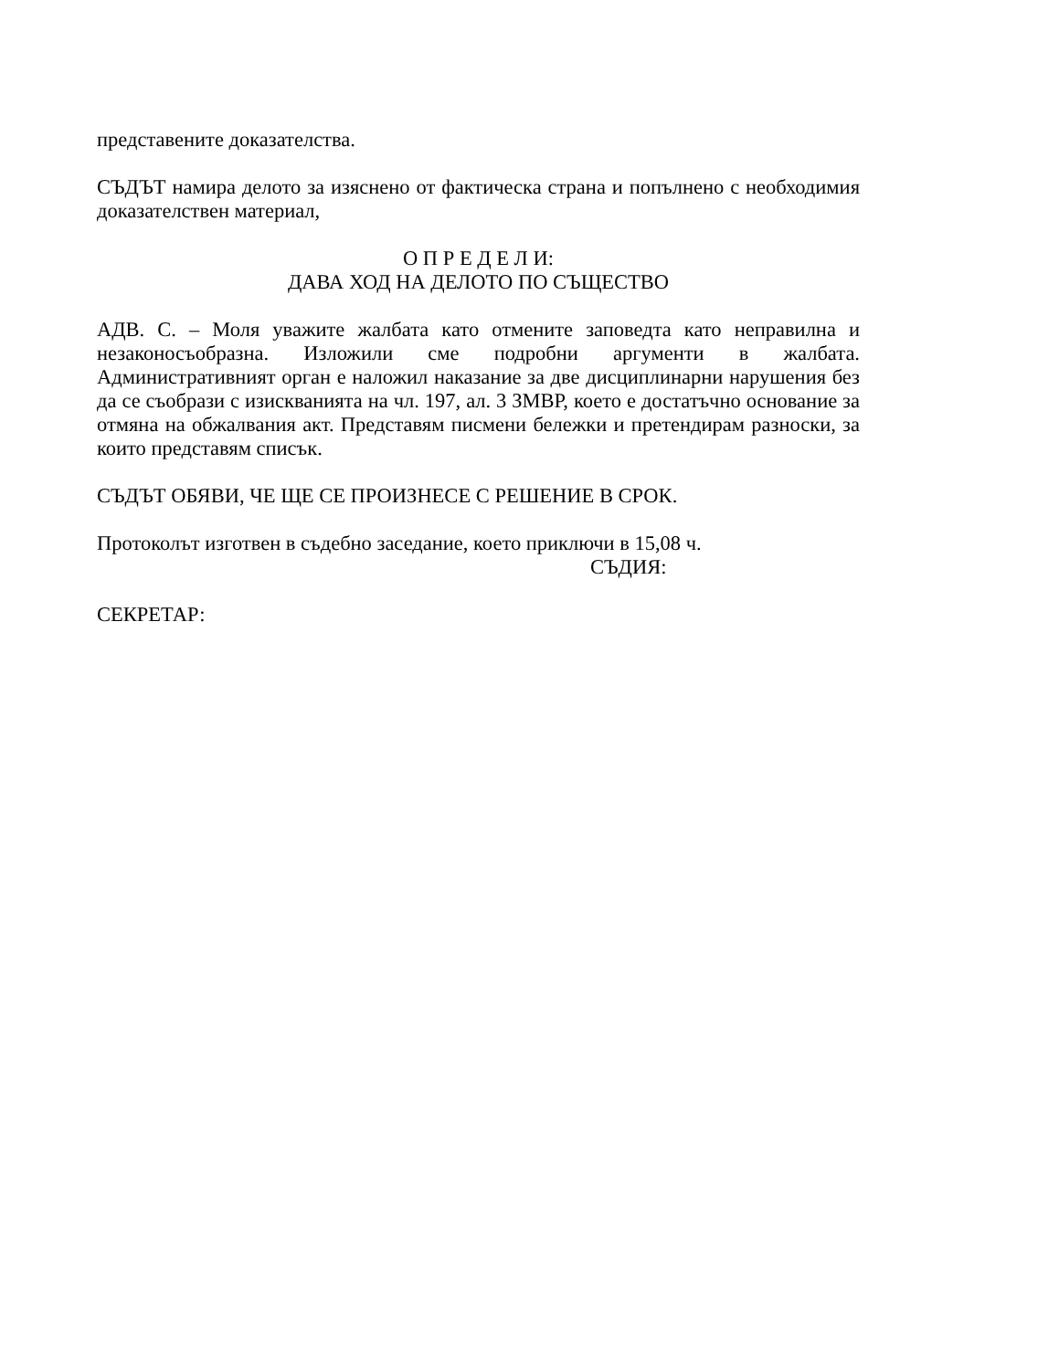представените доказателства.
СЪДЪТ намира делото за изяснено от фактическа страна и попълнено с необходимия доказателствен материал,
О П Р Е Д Е Л И:
ДАВА ХОД НА ДЕЛОТО ПО СЪЩЕСТВО
АДВ. С. – Моля уважите жалбата като отмените заповедта като неправилна и незаконосъобразна. Изложили сме подробни аргументи в жалбата. Административният орган е наложил наказание за две дисциплинарни нарушения без да се съобрази с изискванията на чл. 197, ал. 3 ЗМВР, което е достатъчно основание за отмяна на обжалвания акт. Представям писмени бележки и претендирам разноски, за които представям списък.
СЪДЪТ ОБЯВИ, ЧЕ ЩЕ СЕ ПРОИЗНЕСЕ С РЕШЕНИЕ В СРОК.
Протоколът изготвен в съдебно заседание, което приключи в 15,08 ч.
СЪДИЯ:
СЕКРЕТАР: